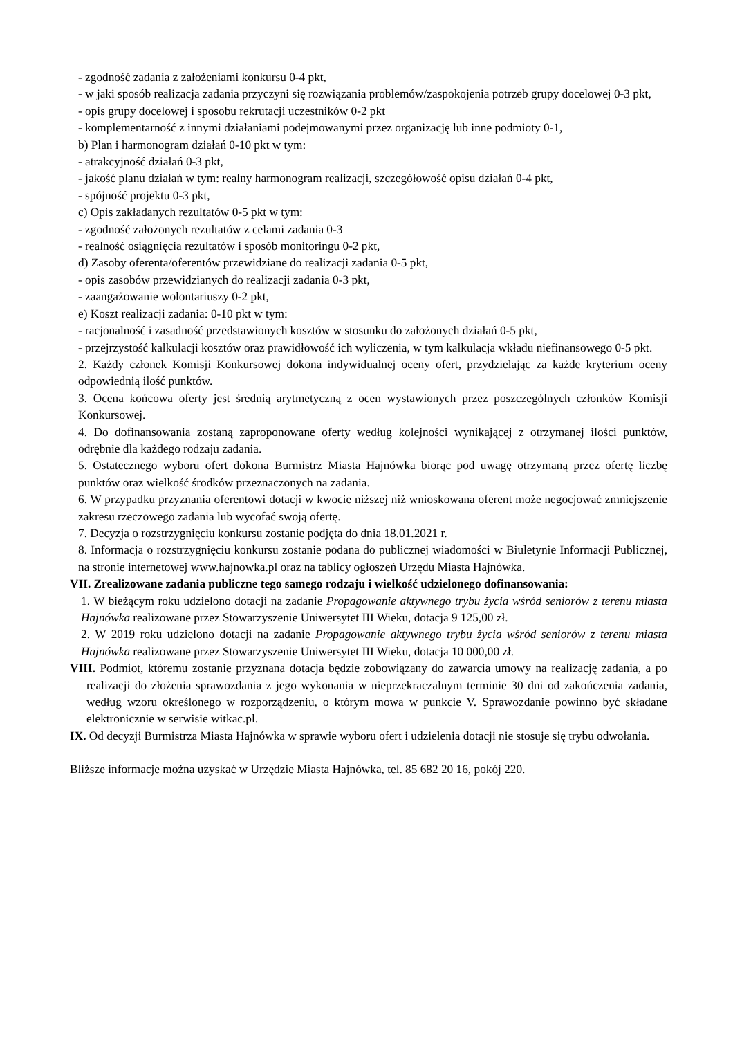- zgodność zadania z założeniami konkursu 0-4 pkt,
- w jaki sposób realizacja zadania przyczyni się rozwiązania problemów/zaspokojenia potrzeb grupy docelowej 0-3 pkt,
- opis grupy docelowej i sposobu rekrutacji uczestników 0-2 pkt
- komplementarność z innymi działaniami podejmowanymi przez organizację lub inne podmioty 0-1,
b) Plan i harmonogram działań 0-10 pkt w tym:
- atrakcyjność działań 0-3 pkt,
- jakość planu działań w tym: realny harmonogram realizacji, szczegółowość opisu działań 0-4 pkt,
- spójność projektu 0-3 pkt,
c) Opis zakładanych rezultatów 0-5 pkt w tym:
- zgodność założonych rezultatów z celami zadania 0-3
- realność osiągnięcia rezultatów i sposób monitoringu 0-2 pkt,
d) Zasoby oferenta/oferentów przewidziane do realizacji zadania 0-5 pkt,
- opis zasobów przewidzianych do realizacji zadania 0-3 pkt,
- zaangażowanie wolontariuszy 0-2 pkt,
e) Koszt realizacji zadania: 0-10 pkt w tym:
- racjonalność i zasadność przedstawionych kosztów w stosunku do założonych działań 0-5 pkt,
- przejrzystość kalkulacji kosztów oraz prawidłowość ich wyliczenia, w tym kalkulacja wkładu niefinansowego 0-5 pkt.
2. Każdy członek Komisji Konkursowej dokona indywidualnej oceny ofert, przydzielając za każde kryterium oceny odpowiednią ilość punktów.
3. Ocena końcowa oferty jest średnią arytmetyczną z ocen wystawionych przez poszczególnych członków Komisji Konkursowej.
4. Do dofinansowania zostaną zaproponowane oferty według kolejności wynikającej z otrzymanej ilości punktów, odrębnie dla każdego rodzaju zadania.
5. Ostatecznego wyboru ofert dokona Burmistrz Miasta Hajnówka biorąc pod uwagę otrzymaną przez ofertę liczbę punktów oraz wielkość środków przeznaczonych na zadania.
6. W przypadku przyznania oferentowi dotacji w kwocie niższej niż wnioskowana oferent może negocjować zmniejszenie zakresu rzeczowego zadania lub wycofać swoją ofertę.
7. Decyzja o rozstrzygnięciu konkursu zostanie podjęta do dnia 18.01.2021 r.
8. Informacja o rozstrzygnięciu konkursu zostanie podana do publicznej wiadomości w Biuletynie Informacji Publicznej, na stronie internetowej www.hajnowka.pl oraz na tablicy ogłoszeń Urzędu Miasta Hajnówka.
VII. Zrealizowane zadania publiczne tego samego rodzaju i wielkość udzielonego dofinansowania:
1. W bieżącym roku udzielono dotacji na zadanie Propagowanie aktywnego trybu życia wśród seniorów z terenu miasta Hajnówka realizowane przez Stowarzyszenie Uniwersytet III Wieku, dotacja 9 125,00 zł.
2. W 2019 roku udzielono dotacji na zadanie Propagowanie aktywnego trybu życia wśród seniorów z terenu miasta Hajnówka realizowane przez Stowarzyszenie Uniwersytet III Wieku, dotacja 10 000,00 zł.
VIII. Podmiot, któremu zostanie przyznana dotacja będzie zobowiązany do zawarcia umowy na realizację zadania, a po realizacji do złożenia sprawozdania z jego wykonania w nieprzekraczalnym terminie 30 dni od zakończenia zadania, według wzoru określonego w rozporządzeniu, o którym mowa w punkcie V. Sprawozdanie powinno być składane elektronicznie w serwisie witkac.pl.
IX. Od decyzji Burmistrza Miasta Hajnówka w sprawie wyboru ofert i udzielenia dotacji nie stosuje się trybu odwołania.
Bliższe informacje można uzyskać w Urzędzie Miasta Hajnówka, tel. 85 682 20 16, pokój 220.